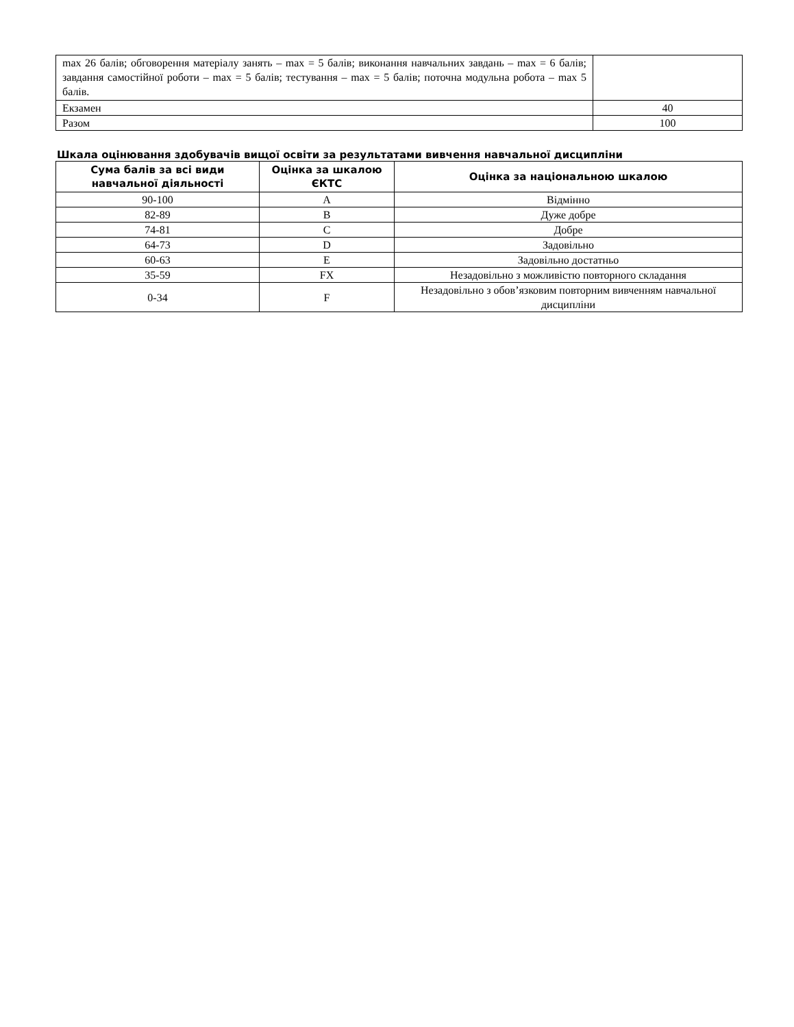| max 26 балів; обговорення матеріалу занять – max = 5 балів; виконання навчальних завдань – max = 6 балів; завдання самостійної роботи – max = 5 балів; тестування – max = 5 балів; поточна модульна робота – max 5 балів. | |
| Екзамен | 40 |
| Разом | 100 |
Шкала оцінювання здобувачів вищої освіти за результатами вивчення навчальної дисципліни
| Сума балів за всі види навчальної діяльності | Оцінка за шкалою ЄКТС | Оцінка за національною шкалою |
| --- | --- | --- |
| 90-100 | A | Відмінно |
| 82-89 | B | Дуже добре |
| 74-81 | C | Добре |
| 64-73 | D | Задовільно |
| 60-63 | E | Задовільно достатньо |
| 35-59 | FX | Незадовільно з можливістю повторного складання |
| 0-34 | F | Незадовільно з обов’язковим повторним вивченням навчальної дисципліни |